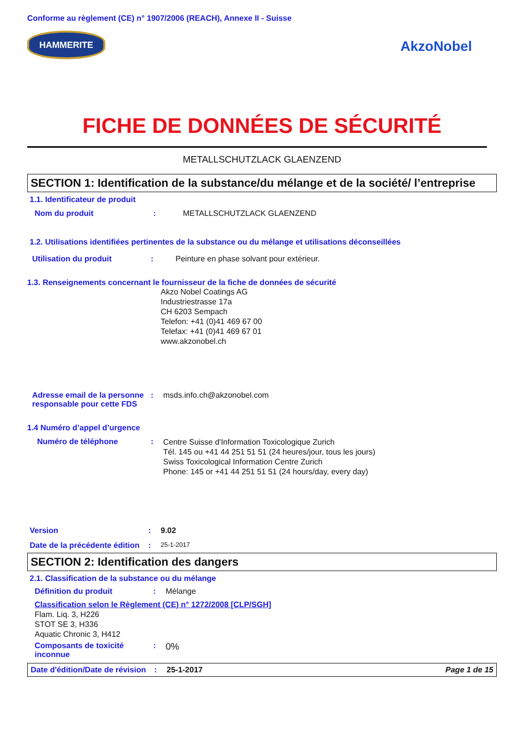Conforme au règlement (CE) n° 1907/2006 (REACH), Annexe II - Suisse
HAMMERITE
AkzoNobel
FICHE DE DONNÉES DE SÉCURITÉ
METALLSCHUTZLACK GLAENZEND
SECTION 1: Identification de la substance/du mélange et de la société/ l’entreprise
1.1. Identificateur de produit
Nom du produit : METALLSCHUTZLACK GLAENZEND
1.2. Utilisations identifiées pertinentes de la substance ou du mélange et utilisations déconseillées
Utilisation du produit : Peinture en phase solvant pour extérieur.
1.3. Renseignements concernant le fournisseur de la fiche de données de sécurité
Akzo Nobel Coatings AG
Industriestrasse 17a
CH 6203 Sempach
Telefon: +41 (0)41 469 67 00
Telefax: +41 (0)41 469 67 01
www.akzonobel.ch
Adresse email de la personne responsable pour cette FDS
: msds.info.ch@akzonobel.com
1.4 Numéro d’appel d’urgence
Numéro de téléphone :
Centre Suisse d'Information Toxicologique Zurich
Tél. 145 ou +41 44 251 51 51 (24 heures/jour, tous les jours)
Swiss Toxicological Information Centre Zurich
Phone: 145 or +41 44 251 51 51 (24 hours/day, every day)
Version : 9.02
Date de la précédente édition
:
25-1-2017
SECTION 2: Identification des dangers
2.1. Classification de la substance ou du mélange
Définition du produit : Mélange
Classification selon le Règlement (CE) n° 1272/2008 [CLP/SGH]
Flam. Liq. 3, H226
STOT SE 3, H336
Aquatic Chronic 3, H412
Composants de toxicité inconnue
:
0%
Date d'édition/Date de révision
: 25-1-2017 Page 1 de 15